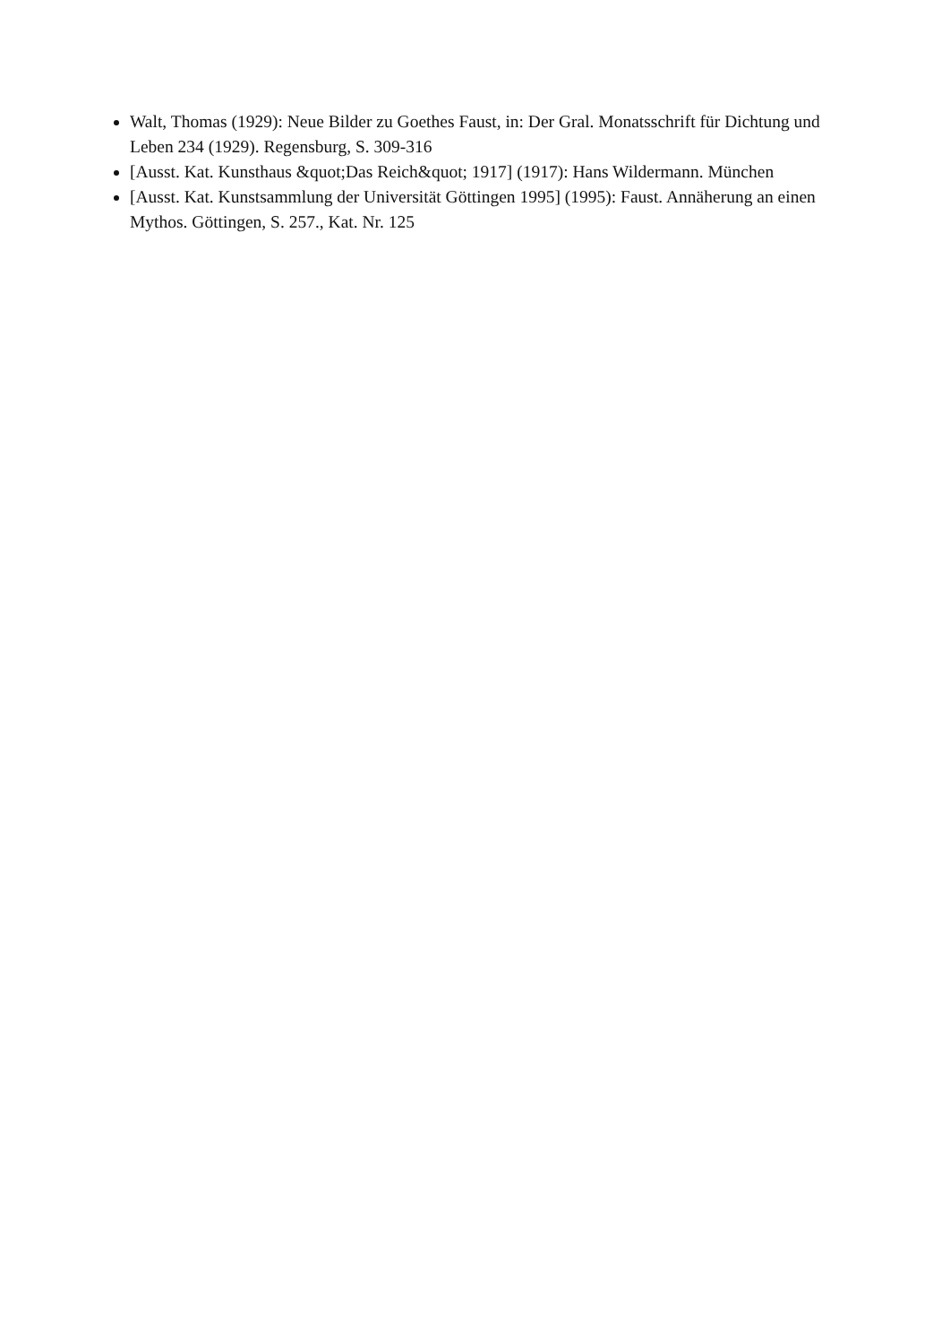Walt, Thomas (1929): Neue Bilder zu Goethes Faust, in: Der Gral. Monatsschrift für Dichtung und Leben 234 (1929). Regensburg, S. 309-316
[Ausst. Kat. Kunsthaus &quot;Das Reich&quot; 1917] (1917): Hans Wildermann. München
[Ausst. Kat. Kunstsammlung der Universität Göttingen 1995] (1995): Faust. Annäherung an einen Mythos. Göttingen, S. 257., Kat. Nr. 125